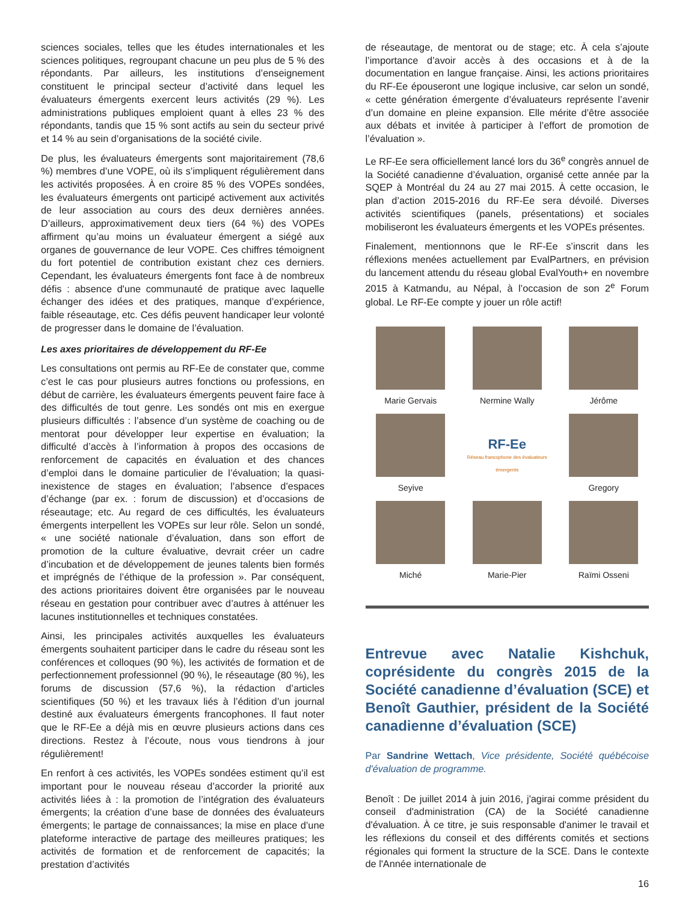sciences sociales, telles que les études internationales et les sciences politiques, regroupant chacune un peu plus de 5 % des répondants. Par ailleurs, les institutions d’enseignement constituent le principal secteur d’activité dans lequel les évaluateurs émergents exercent leurs activités (29 %). Les administrations publiques emploient quant à elles 23 % des répondants, tandis que 15 % sont actifs au sein du secteur privé et 14 % au sein d’organisations de la société civile.
De plus, les évaluateurs émergents sont majoritairement (78,6 %) membres d’une VOPE, où ils s’impliquent régulièrement dans les activités proposées. À en croire 85 % des VOPEs sondées, les évaluateurs émergents ont participé activement aux activités de leur association au cours des deux dernières années. D’ailleurs, approximativement deux tiers (64 %) des VOPEs affirment qu’au moins un évaluateur émergent a siégé aux organes de gouvernance de leur VOPE. Ces chiffres témoignent du fort potentiel de contribution existant chez ces derniers. Cependant, les évaluateurs émergents font face à de nombreux défis : absence d'une communauté de pratique avec laquelle échanger des idées et des pratiques, manque d’expérience, faible réseautage, etc. Ces défis peuvent handicaper leur volonté de progresser dans le domaine de l’évaluation.
Les axes prioritaires de développement du RF-Ee
Les consultations ont permis au RF-Ee de constater que, comme c’est le cas pour plusieurs autres fonctions ou professions, en début de carrière, les évaluateurs émergents peuvent faire face à des difficultés de tout genre. Les sondés ont mis en exergue plusieurs difficultés : l’absence d’un système de coaching ou de mentorat pour développer leur expertise en évaluation; la difficulté d’accès à l’information à propos des occasions de renforcement de capacités en évaluation et des chances d’emploi dans le domaine particulier de l’évaluation; la quasi-inexistence de stages en évaluation; l’absence d’espaces d’échange (par ex. : forum de discussion) et d’occasions de réseautage; etc. Au regard de ces difficultés, les évaluateurs émergents interpellent les VOPEs sur leur rôle. Selon un sondé, « une société nationale d’évaluation, dans son effort de promotion de la culture évaluative, devrait créer un cadre d’incubation et de développement de jeunes talents bien formés et imprégnés de l’éthique de la profession ». Par conséquent, des actions prioritaires doivent être organisées par le nouveau réseau en gestation pour contribuer avec d’autres à atténuer les lacunes institutionnelles et techniques constatées.
Ainsi, les principales activités auxquelles les évaluateurs émergents souhaitent participer dans le cadre du réseau sont les conférences et colloques (90 %), les activités de formation et de perfectionnement professionnel (90 %), le réseautage (80 %), les forums de discussion (57,6 %), la rédaction d’articles scientifiques (50 %) et les travaux liés à l’édition d’un journal destiné aux évaluateurs émergents francophones. Il faut noter que le RF-Ee a déjà mis en œuvre plusieurs actions dans ces directions. Restez à l’écoute, nous vous tiendrons à jour régulièrement!
En renfort à ces activités, les VOPEs sondées estiment qu’il est important pour le nouveau réseau d’accorder la priorité aux activités liées à : la promotion de l’intégration des évaluateurs émergents; la création d’une base de données des évaluateurs émergents; le partage de connaissances; la mise en place d’une plateforme interactive de partage des meilleures pratiques; les activités de formation et de renforcement de capacités; la prestation d’activités
de réseautage, de mentorat ou de stage; etc. À cela s’ajoute l’importance d’avoir accès à des occasions et à de la documentation en langue française. Ainsi, les actions prioritaires du RF-Ee épouseront une logique inclusive, car selon un sondé, « cette génération émergente d’évaluateurs représente l’avenir d’un domaine en pleine expansion. Elle mérite d’être associée aux débats et invitée à participer à l’effort de promotion de l’évaluation ».
Le RF-Ee sera officiellement lancé lors du 36<sup>e</sup> congrès annuel de la Société canadienne d’évaluation, organisé cette année par la SQEP à Montréal du 24 au 27 mai 2015. À cette occasion, le plan d’action 2015-2016 du RF-Ee sera dévoilé. Diverses activités scientifiques (panels, présentations) et sociales mobiliseront les évaluateurs émergents et les VOPEs présentes.
Finalement, mentionnons que le RF-Ee s’inscrit dans les réflexions menées actuellement par EvalPartners, en prévision du lancement attendu du réseau global EvalYouth+ en novembre 2015 à Katmandu, au Népal, à l’occasion de son 2<sup>e</sup> Forum global. Le RF-Ee compte y jouer un rôle actif!
Marie Gervais
Nermine Wally
Jérôme
Seyive
RF-Ee
Réseau francophone des évaluateurs émergents
Gregory
Miché
Marie-Pier
Raïmi Osseni
Entrevue avec Natalie Kishchuk, coprésidente du congrès 2015 de la Société canadienne d’évaluation (SCE) et Benoît Gauthier, président de la Société canadienne d’évaluation (SCE)
Par Sandrine Wettach, Vice présidente, Société québécoise d'évaluation de programme.
Benoît : De juillet 2014 à juin 2016, j'agirai comme président du conseil d'administration (CA) de la Société canadienne d'évaluation. À ce titre, je suis responsable d'animer le travail et les réflexions du conseil et des différents comités et sections régionales qui forment la structure de la SCE. Dans le contexte de l'Année internationale de
16